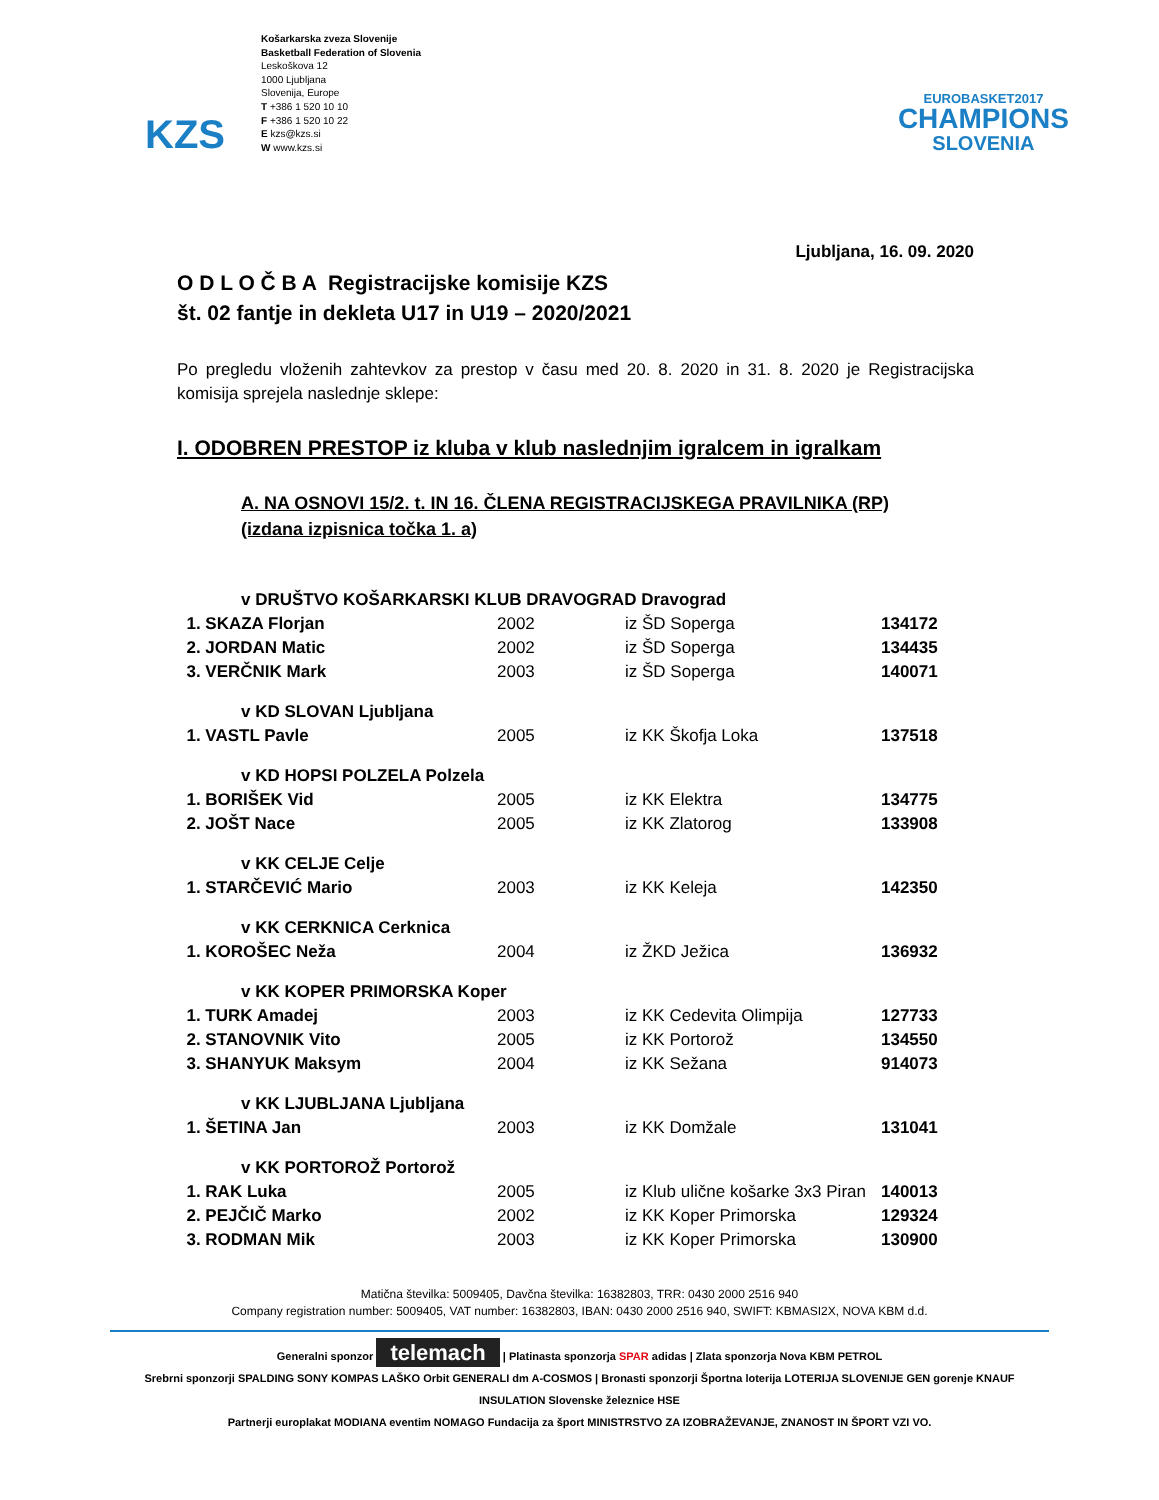KZS
Košarkarska zveza Slovenije
Basketball Federation of Slovenia
Leskoškova 12
1000 Ljubljana
Slovenija, Europe
T +386 1 520 10 10
F +386 1 520 10 22
E kzs@kzs.si
W www.kzs.si
EUROBASKET2017
CHAMPIONS
SLOVENIA
Ljubljana, 16. 09. 2020
O D L O Č B A Registracijske komisije KZS
št. 02 fantje in dekleta U17 in U19 – 2020/2021
Po pregledu vloženih zahtevkov za prestop v času med 20. 8. 2020 in 31. 8. 2020 je Registracijska komisija sprejela naslednje sklepe:
I. ODOBREN PRESTOP iz kluba v klub naslednjim igralcem in igralkam
A. NA OSNOVI 15/2. t. IN 16. ČLENA REGISTRACIJSKEGA PRAVILNIKA (RP)
(izdana izpisnica točka 1. a)
| v DRUŠTVO KOŠARKARSKI KLUB DRAVOGRAD Dravograd | | | |
| 1. SKAZA Florjan | 2002 | iz ŠD Soperga | 134172 |
| 2. JORDAN Matic | 2002 | iz ŠD Soperga | 134435 |
| 3. VERČNIK Mark | 2003 | iz ŠD Soperga | 140071 |
| v KD SLOVAN Ljubljana | | | |
| 1. VASTL Pavle | 2005 | iz KK Škofja Loka | 137518 |
| v KD HOPSI POLZELA Polzela | | | |
| 1. BORIŠEK Vid | 2005 | iz KK Elektra | 134775 |
| 2. JOŠT Nace | 2005 | iz KK Zlatorog | 133908 |
| v KK CELJE Celje | | | |
| 1. STARČEVIĆ Mario | 2003 | iz KK Keleja | 142350 |
| v KK CERKNICA Cerknica | | | |
| 1. KOROŠEC Neža | 2004 | iz ŽKD Ježica | 136932 |
| v KK KOPER PRIMORSKA Koper | | | |
| 1. TURK Amadej | 2003 | iz KK Cedevita Olimpija | 127733 |
| 2. STANOVNIK Vito | 2005 | iz KK Portorož | 134550 |
| 3. SHANYUK Maksym | 2004 | iz KK Sežana | 914073 |
| v KK LJUBLJANA Ljubljana | | | |
| 1. ŠETINA Jan | 2003 | iz KK Domžale | 131041 |
| v KK PORTOROŽ Portorož | | | |
| 1. RAK Luka | 2005 | iz Klub ulične košarke 3x3 Piran | 140013 |
| 2. PEJČIČ Marko | 2002 | iz KK Koper Primorska | 129324 |
| 3. RODMAN Mik | 2003 | iz KK Koper Primorska | 130900 |
Matična številka: 5009405, Davčna številka: 16382803, TRR: 0430 2000 2516 940
Company registration number: 5009405, VAT number: 16382803, IBAN: 0430 2000 2516 940, SWIFT: KBMASI2X, NOVA KBM d.d.
Generalni sponzor telemach | Platinasta sponzorja SPAR adidas | Zlata sponzorja Nova KBM PETROL
Srebrni sponzorji SPALDING SONY KOMPAS LAŠKO Orbit GENERALI dm A-COSMOS | Bronasti sponzorji Športna loterija LOTERIJA SLOVENIJE GEN gorenje KNAUF INSULATION Slovenske železnice HSE
Partnerji europlakat MODIANA eventim NOMAGO Fundacija za šport MINISTRSTVO ZA IZOBRAŽEVANJE, ZNANOST IN ŠPORT VZI VO.